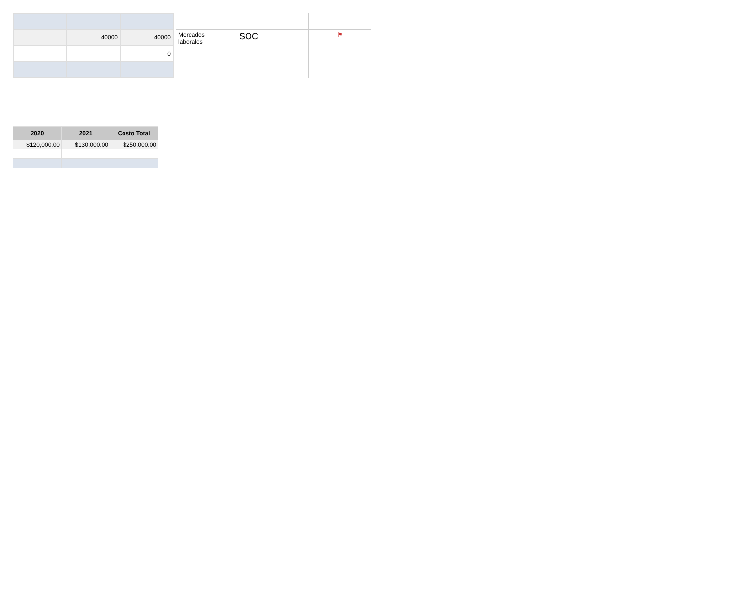| | 40000 | 40000 |
| | | 0 |
| Mercados laborales | SOC | ⚑ |
| 2020 | 2021 | Costo Total |
| --- | --- | --- |
| $120,000.00 | $130,000.00 | $250,000.00 |